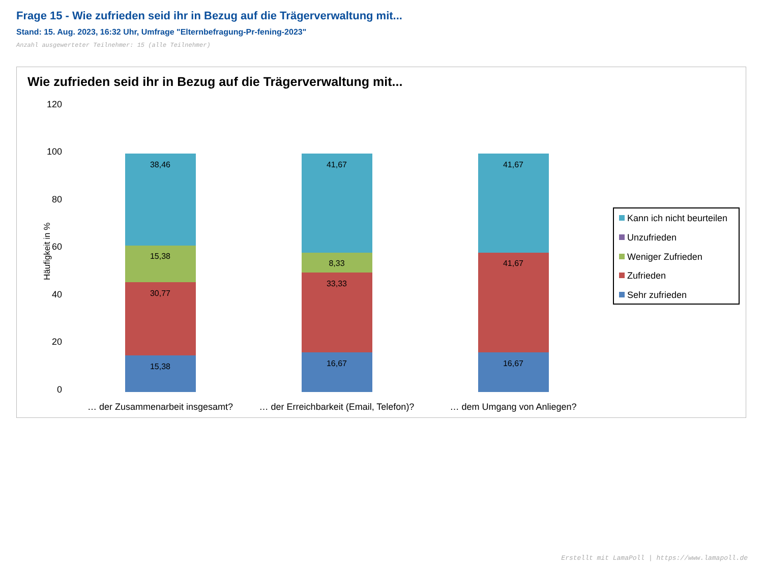Frage 15 - Wie zufrieden seid ihr in Bezug auf die Trägerverwaltung mit...
Stand: 15. Aug. 2023, 16:32 Uhr, Umfrage "Elternbefragung-Pr-fening-2023"
Anzahl ausgewerteter Teilnehmer: 15 (alle Teilnehmer)
Wie zufrieden seid ihr in Bezug auf die Trägerverwaltung mit...
120
100
80
60
40
20
0
Häufigkeit in %
38,46
15,38
30,77
15,38
41,67
8,33
33,33
16,67
41,67
41,67
16,67
… der Zusammenarbeit insgesamt?
… der Erreichbarkeit (Email, Telefon)?
… dem Umgang von Anliegen?
Kann ich nicht beurteilen
Unzufrieden
Weniger Zufrieden
Zufrieden
Sehr zufrieden
Erstellt mit LamaPoll | https://www.lamapoll.de